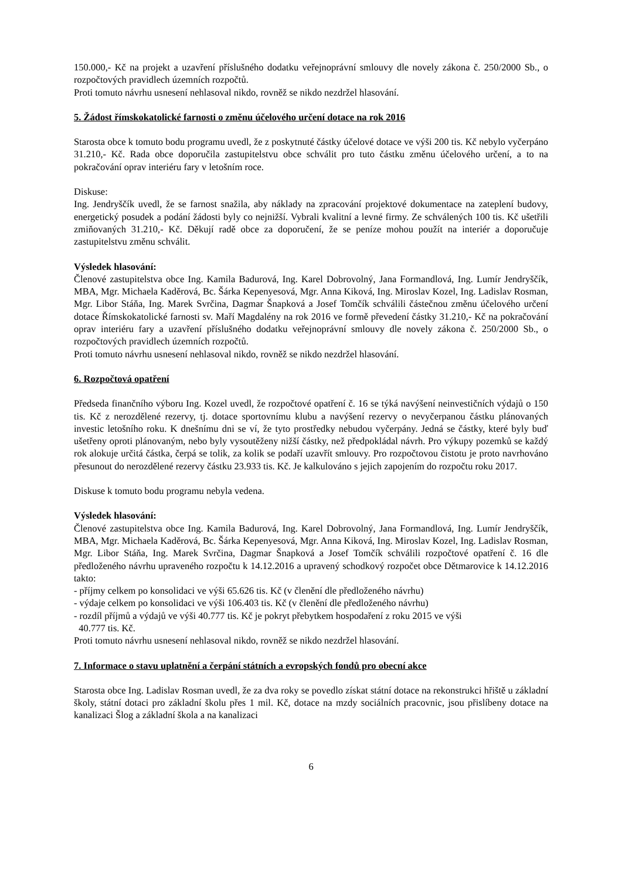150.000,- Kč na projekt a uzavření příslušného dodatku veřejnoprávní smlouvy dle novely zákona č. 250/2000 Sb., o rozpočtových pravidlech územních rozpočtů.
Proti tomuto návrhu usnesení nehlasoval nikdo, rovněž se nikdo nezdržel hlasování.
5. Žádost římskokatolické farnosti o změnu účelového určení dotace na rok 2016
Starosta obce k tomuto bodu programu uvedl, že z poskytnuté částky účelové dotace ve výši 200 tis. Kč nebylo vyčerpáno 31.210,- Kč. Rada obce doporučila zastupitelstvu obce schválit pro tuto částku změnu účelového určení, a to na pokračování oprav interiéru fary v letošním roce.
Diskuse:
Ing. Jendryščík uvedl, že se farnost snažila, aby náklady na zpracování projektové dokumentace na zateplení budovy, energetický posudek a podání žádosti byly co nejnižší. Vybrali kvalitní a levné firmy. Ze schválených 100 tis. Kč ušetřili zmiňovaných 31.210,- Kč. Děkují radě obce za doporučení, že se peníze mohou použít na interiér a doporučuje zastupitelstvu změnu schválit.
Výsledek hlasování:
Členové zastupitelstva obce Ing. Kamila Badurová, Ing. Karel Dobrovolný, Jana Formandlová, Ing. Lumír Jendryščík, MBA, Mgr. Michaela Kaděrová, Bc. Šárka Kepenyesová, Mgr. Anna Kiková, Ing. Miroslav Kozel, Ing. Ladislav Rosman, Mgr. Libor Stáňa, Ing. Marek Svrčina, Dagmar Šnapková a Josef Tomčík schválili částečnou změnu účelového určení dotace Římskokatolické farnosti sv. Maří Magdalény na rok 2016 ve formě převedení částky 31.210,- Kč na pokračování oprav interiéru fary a uzavření příslušného dodatku veřejnoprávní smlouvy dle novely zákona č. 250/2000 Sb., o rozpočtových pravidlech územních rozpočtů.
Proti tomuto návrhu usnesení nehlasoval nikdo, rovněž se nikdo nezdržel hlasování.
6. Rozpočtová opatření
Předseda finančního výboru Ing. Kozel uvedl, že rozpočtové opatření č. 16 se týká navýšení neinvestičních výdajů o 150 tis. Kč z nerozdělené rezervy, tj. dotace sportovnímu klubu a navýšení rezervy o nevyčerpanou částku plánovaných investic letošního roku. K dnešnímu dni se ví, že tyto prostředky nebudou vyčerpány. Jedná se částky, které byly buď ušetřeny oproti plánovaným, nebo byly vysoutěženy nižší částky, než předpokládal návrh. Pro výkupy pozemků se každý rok alokuje určitá částka, čerpá se tolik, za kolik se podaří uzavřít smlouvy. Pro rozpočtovou čistotu je proto navrhováno přesunout do nerozdělené rezervy částku 23.933 tis. Kč. Je kalkulováno s jejich zapojením do rozpočtu roku 2017.
Diskuse k tomuto bodu programu nebyla vedena.
Výsledek hlasování:
Členové zastupitelstva obce Ing. Kamila Badurová, Ing. Karel Dobrovolný, Jana Formandlová, Ing. Lumír Jendryščík, MBA, Mgr. Michaela Kaděrová, Bc. Šárka Kepenyesová, Mgr. Anna Kiková, Ing. Miroslav Kozel, Ing. Ladislav Rosman, Mgr. Libor Stáňa, Ing. Marek Svrčina, Dagmar Šnapková a Josef Tomčík schválili rozpočtové opatření č. 16 dle předloženého návrhu upraveného rozpočtu k 14.12.2016 a upravený schodkový rozpočet obce Dětmarovice k 14.12.2016 takto:
- příjmy celkem po konsolidaci ve výši 65.626 tis. Kč (v členění dle předloženého návrhu)
- výdaje celkem po konsolidaci ve výši 106.403 tis. Kč (v členění dle předloženého návrhu)
- rozdíl příjmů a výdajů ve výši 40.777 tis. Kč je pokryt přebytkem hospodaření z roku 2015 ve výši
40.777 tis. Kč.
Proti tomuto návrhu usnesení nehlasoval nikdo, rovněž se nikdo nezdržel hlasování.
7. Informace o stavu uplatnění a čerpání státních a evropských fondů pro obecní akce
Starosta obce Ing. Ladislav Rosman uvedl, že za dva roky se povedlo získat státní dotace na rekonstrukci hřiště u základní školy, státní dotaci pro základní školu přes 1 mil. Kč, dotace na mzdy sociálních pracovnic, jsou přislíbeny dotace na kanalizaci Šlog a základní škola a na kanalizaci
6